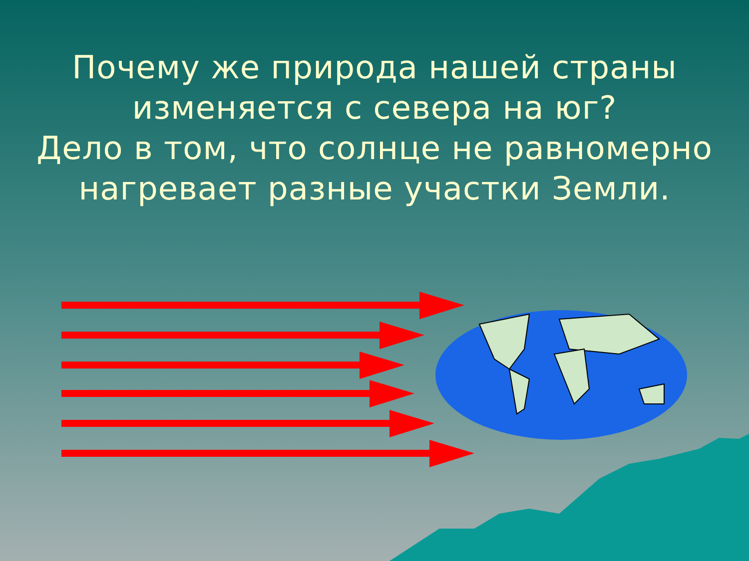Почему же природа нашей страны изменяется с севера на юг?
Дело в том, что солнце не равномерно нагревает разные участки Земли.